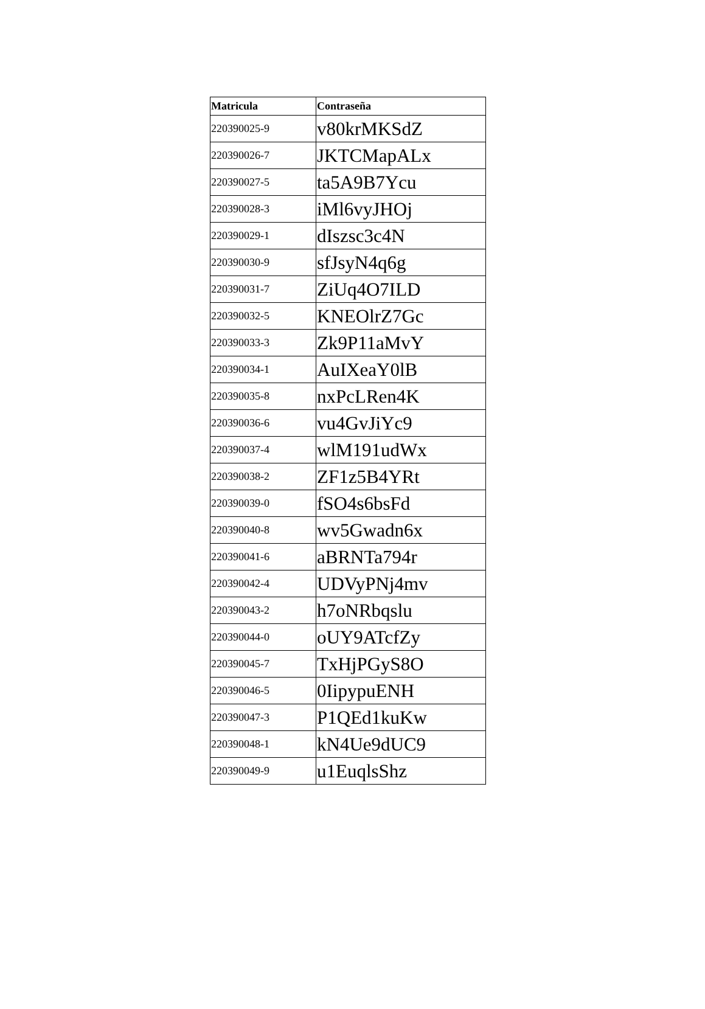| Matricula | Contraseña |
| --- | --- |
| 220390025-9 | v80krMKSdZ |
| 220390026-7 | JKTCMapALx |
| 220390027-5 | ta5A9B7Ycu |
| 220390028-3 | iMl6vyJHOj |
| 220390029-1 | dIszsc3c4N |
| 220390030-9 | sfJsyN4q6g |
| 220390031-7 | ZiUq4O7ILD |
| 220390032-5 | KNEOlrZ7Gc |
| 220390033-3 | Zk9P11aMvY |
| 220390034-1 | AuIXeaY0lB |
| 220390035-8 | nxPcLRen4K |
| 220390036-6 | vu4GvJiYc9 |
| 220390037-4 | wlM191udWx |
| 220390038-2 | ZF1z5B4YRt |
| 220390039-0 | fSO4s6bsFd |
| 220390040-8 | wv5Gwadn6x |
| 220390041-6 | aBRNTa794r |
| 220390042-4 | UDVyPNj4mv |
| 220390043-2 | h7oNRbqslu |
| 220390044-0 | oUY9ATcfZy |
| 220390045-7 | TxHjPGyS8O |
| 220390046-5 | 0IipypuENH |
| 220390047-3 | P1QEd1kuKw |
| 220390048-1 | kN4Ue9dUC9 |
| 220390049-9 | u1EuqlsShz |